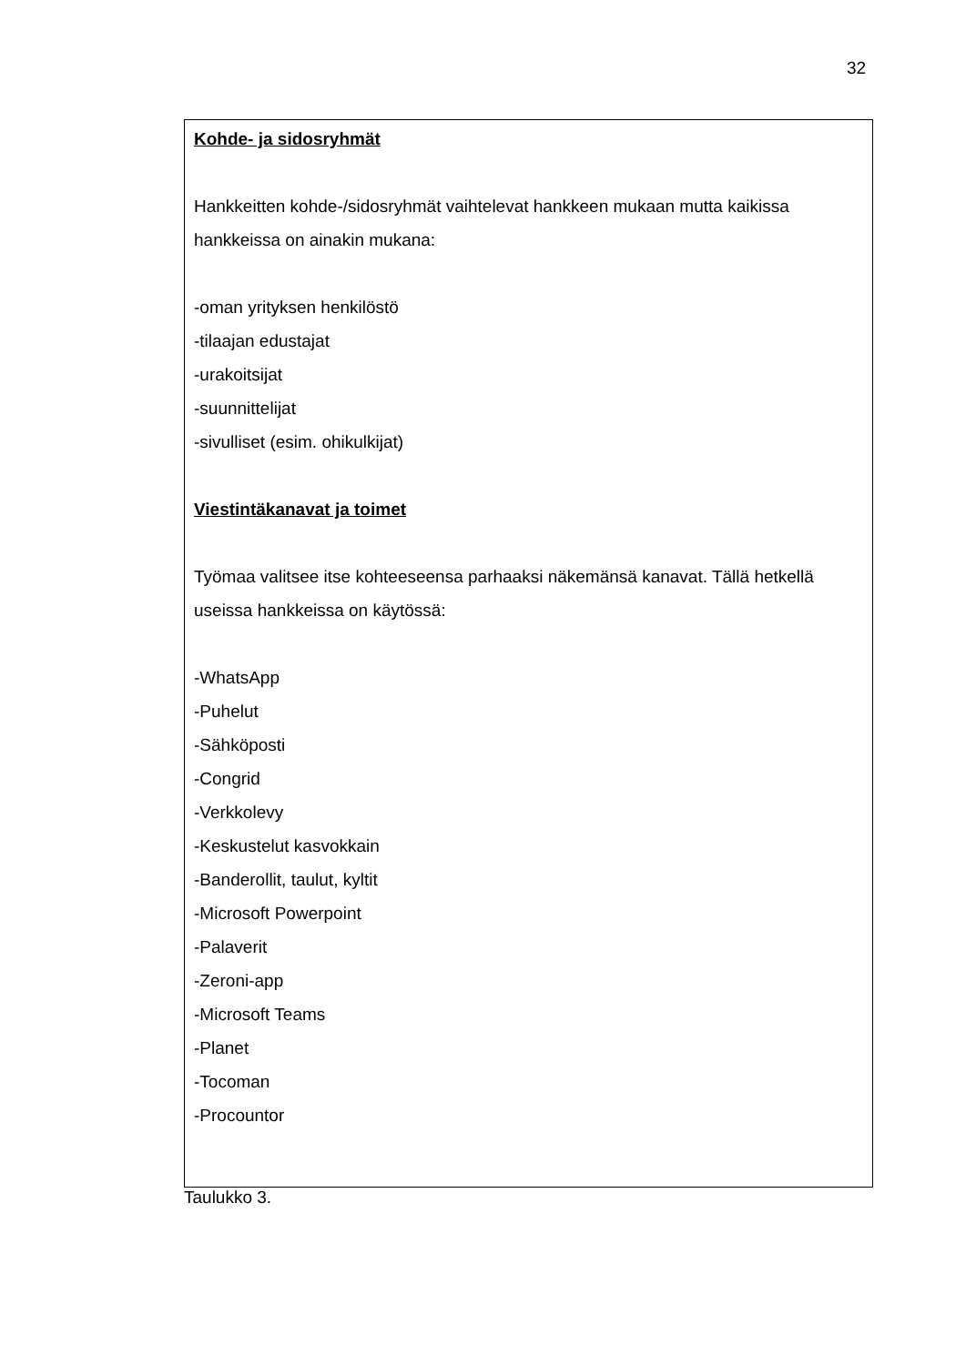32
| Kohde- ja sidosryhmät Hankkeitten kohde-/sidosryhmät vaihtelevat hankkeen mukaan mutta kaikissa hankkeissa on ainakin mukana: -oman yrityksen henkilöstö -tilaajan edustajat -urakoitsijat -suunnittelijat -sivulliset (esim. ohikulkijat) Viestintäkanavat ja toimet Työmaa valitsee itse kohteeseensa parhaaksi näkemänsä kanavat. Tällä hetkellä useissa hankkeissa on käytössä: -WhatsApp -Puhelut -Sähköposti -Congrid -Verkkolevy -Keskustelut kasvokkain -Banderollit, taulut, kyltit -Microsoft Powerpoint -Palaverit -Zeroni-app -Microsoft Teams -Planet -Tocoman -Procountor |
Taulukko 3.